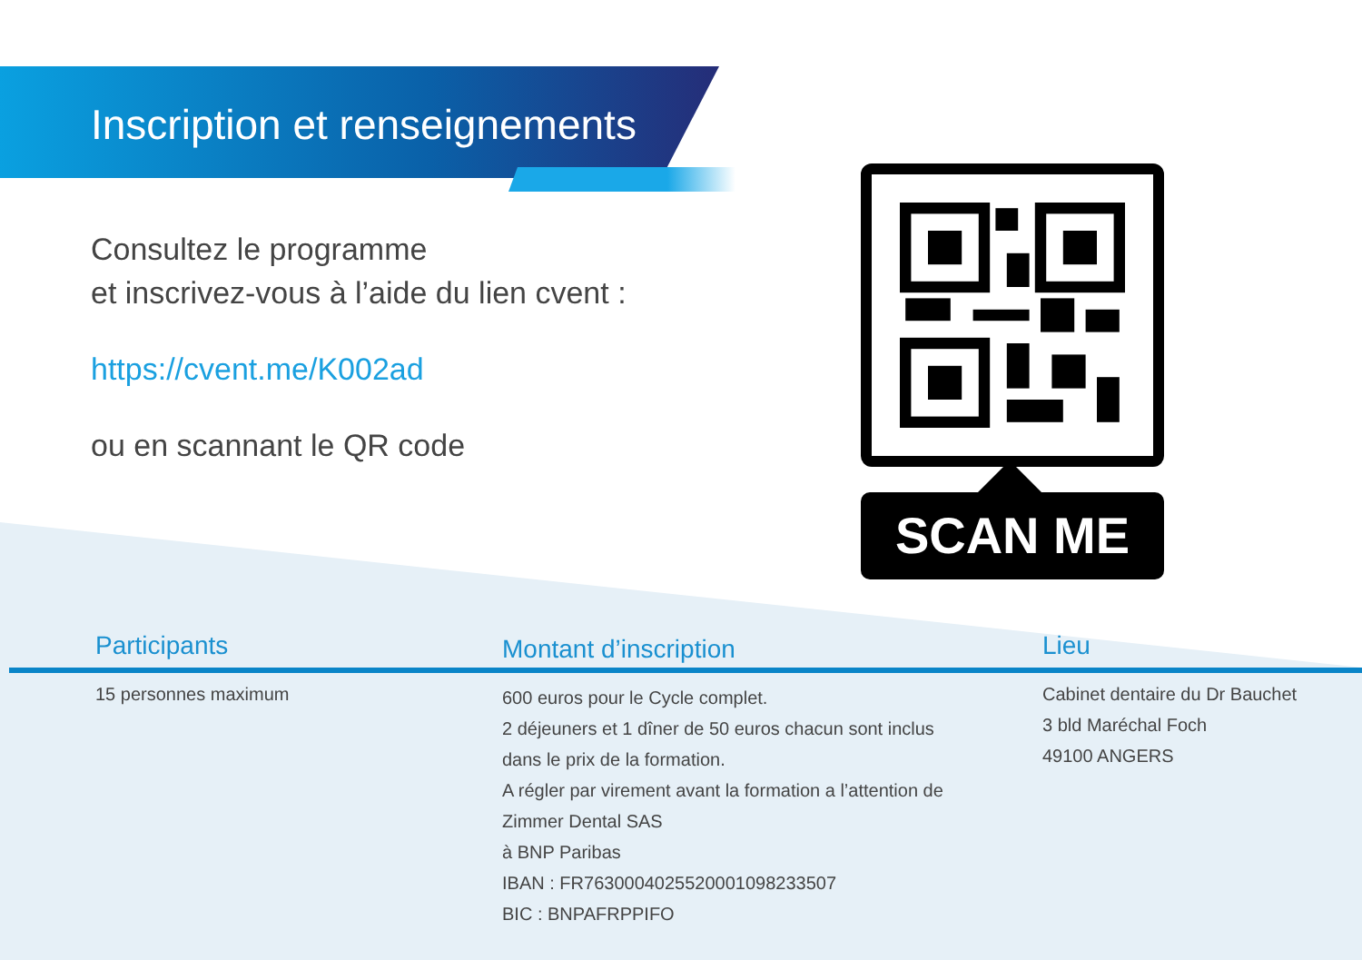Inscription et renseignements
Consultez le programme
et inscrivez-vous à l’aide du lien cvent :
https://cvent.me/K002ad
ou en scannant le QR code
SCAN ME
Participants
15 personnes maximum
Montant d’inscription
600 euros pour le Cycle complet.
2 déjeuners et 1 dîner de 50 euros chacun sont inclus
dans le prix de la formation.
A régler par virement avant la formation a l’attention de
Zimmer Dental SAS
à BNP Paribas
IBAN : FR7630004025520001098233507
BIC : BNPAFRPPIFO
Lieu
Cabinet dentaire du Dr Bauchet
3 bld Maréchal Foch
49100 ANGERS